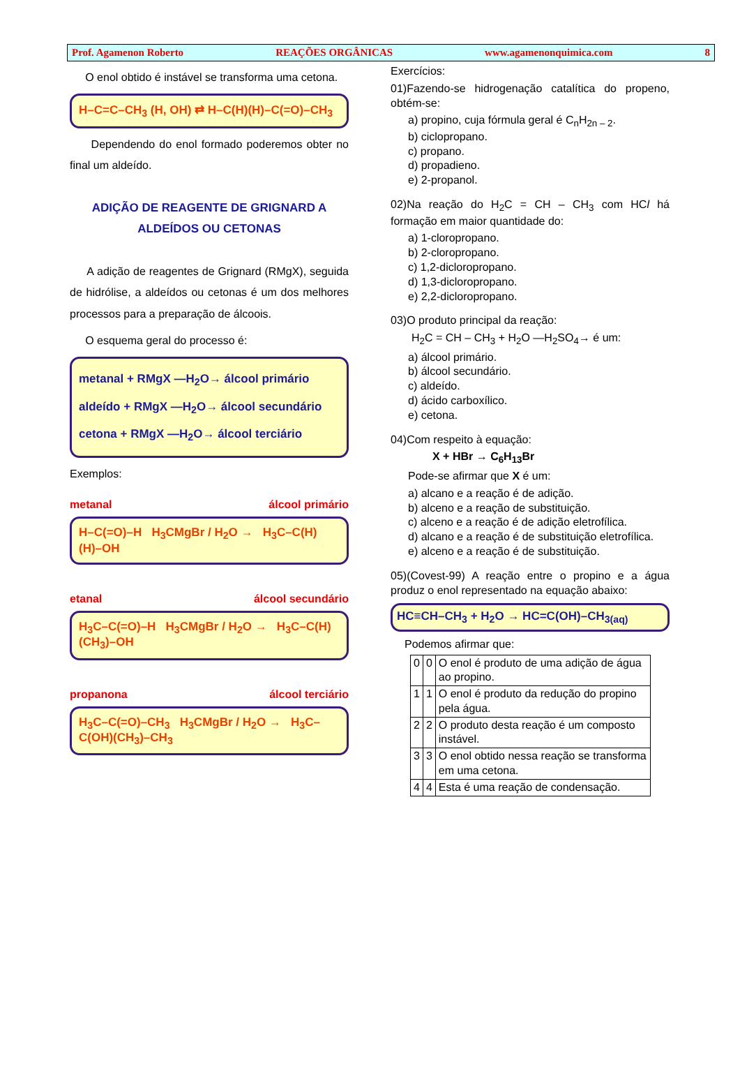Prof. Agamenon Roberto REAÇÕES ORGÂNICAS www.agamenonquimica.com 8
O enol obtido é instável se transforma uma cetona.
H–C=C–CH<sub>3</sub> (H, OH) ⇄ H–C(H)(H)–C(=O)–CH<sub>3</sub>
Dependendo do enol formado poderemos obter no final um aldeído.
ADIÇÃO DE REAGENTE DE GRIGNARD A
ALDEÍDOS OU CETONAS
A adição de reagentes de Grignard (RMgX), seguida de hidrólise, a aldeídos ou cetonas é um dos melhores processos para a preparação de álcoois.
O esquema geral do processo é:
metanal + RMgX —H<sub>2</sub>O→ álcool primário
aldeído + RMgX —H<sub>2</sub>O→ álcool secundário
cetona + RMgX —H<sub>2</sub>O→ álcool terciário
Exemplos:
metanal álcool primário
H–C(=O)–H H<sub>3</sub>CMgBr / H<sub>2</sub>O → H<sub>3</sub>C–C(H)(H)–OH
etanal álcool secundário
H<sub>3</sub>C–C(=O)–H H<sub>3</sub>CMgBr / H<sub>2</sub>O → H<sub>3</sub>C–C(H)(CH<sub>3</sub>)–OH
propanona álcool terciário
H<sub>3</sub>C–C(=O)–CH<sub>3</sub> H<sub>3</sub>CMgBr / H<sub>2</sub>O → H<sub>3</sub>C–C(OH)(CH<sub>3</sub>)–CH<sub>3</sub>
Exercícios:
01)Fazendo-se hidrogenação catalítica do propeno, obtém-se:
a) propino, cuja fórmula geral é C<sub>n</sub>H<sub>2n – 2</sub>.
b) ciclopropano.
c) propano.
d) propadieno.
e) 2-propanol.
02)Na reação do H<sub>2</sub>C = CH – CH<sub>3</sub> com HCl há formação em maior quantidade do:
a) 1-cloropropano.
b) 2-cloropropano.
c) 1,2-dicloropropano.
d) 1,3-dicloropropano.
e) 2,2-dicloropropano.
03)O produto principal da reação:
H<sub>2</sub>C = CH – CH<sub>3</sub> + H<sub>2</sub>O —H<sub>2</sub>SO<sub>4</sub>→ é um:
a) álcool primário.
b) álcool secundário.
c) aldeído.
d) ácido carboxílico.
e) cetona.
04)Com respeito à equação:
X + HBr → C<sub>6</sub>H<sub>13</sub>Br
Pode-se afirmar que X é um:
a) alcano e a reação é de adição.
b) alceno e a reação de substituição.
c) alceno e a reação é de adição eletrofílica.
d) alcano e a reação é de substituição eletrofílica.
e) alceno e a reação é de substituição.
05)(Covest-99) A reação entre o propino e a água produz o enol representado na equação abaixo:
HC≡CH–CH<sub>3</sub> + H<sub>2</sub>O → HC=C(OH)–CH<sub>3(aq)</sub>
Podemos afirmar que:
| 0 | 0 | O enol é produto de uma adição de água ao propino. |
| 1 | 1 | O enol é produto da redução do propino pela água. |
| 2 | 2 | O produto desta reação é um composto instável. |
| 3 | 3 | O enol obtido nessa reação se transforma em uma cetona. |
| 4 | 4 | Esta é uma reação de condensação. |